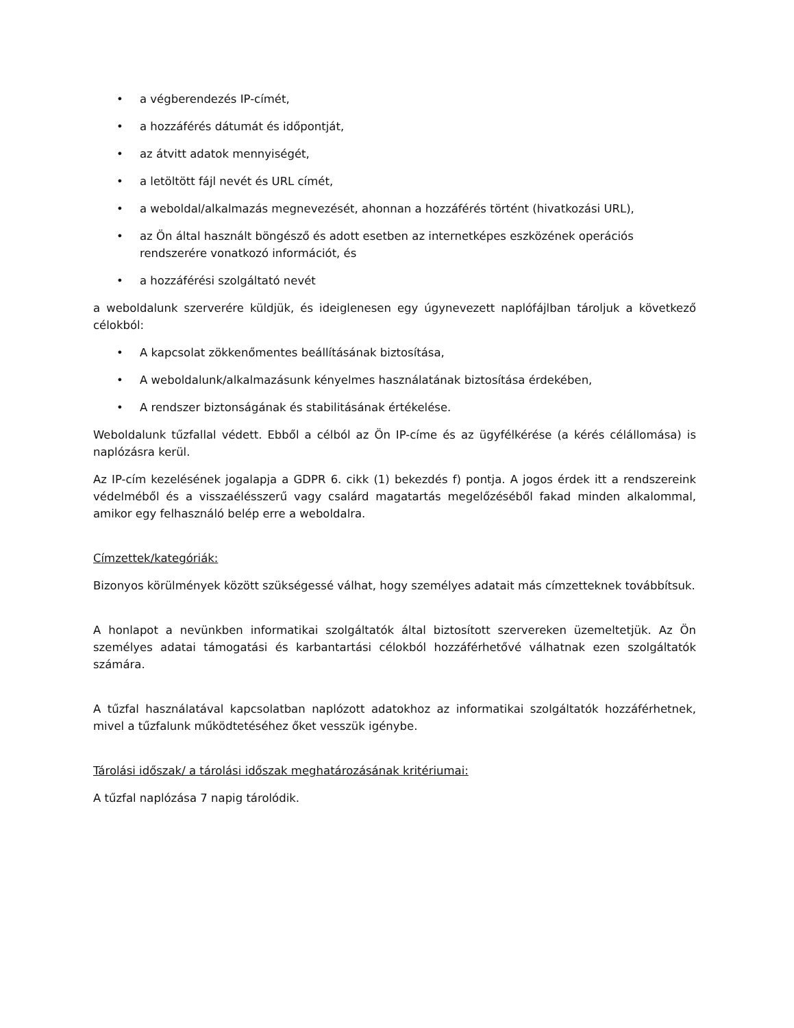• a végberendezés IP-címét,
• a hozzáférés dátumát és időpontját,
• az átvitt adatok mennyiségét,
• a letöltött fájl nevét és URL címét,
• a weboldal/alkalmazás megnevezését, ahonnan a hozzáférés történt (hivatkozási URL),
• az Ön által használt böngésző és adott esetben az internetképes eszközének operációs rendszerére vonatkozó információt, és
• a hozzáférési szolgáltató nevét
a weboldalunk szerverére küldjük, és ideiglenesen egy úgynevezett naplófájlban tároljuk a következő célokból:
• A kapcsolat zökkenőmentes beállításának biztosítása,
• A weboldalunk/alkalmazásunk kényelmes használatának biztosítása érdekében,
• A rendszer biztonságának és stabilitásának értékelése.
Weboldalunk tűzfallal védett. Ebből a célból az Ön IP-címe és az ügyfélkérése (a kérés célállomása) is naplózásra kerül.
Az IP-cím kezelésének jogalapja a GDPR 6. cikk (1) bekezdés f) pontja. A jogos érdek itt a rendszereink védelméből és a visszaélésszerű vagy csalárd magatartás megelőzéséből fakad minden alkalommal, amikor egy felhasználó belép erre a weboldalra.
Címzettek/kategóriák:
Bizonyos körülmények között szükségessé válhat, hogy személyes adatait más címzetteknek továbbítsuk.
A honlapot a nevünkben informatikai szolgáltatók által biztosított szervereken üzemeltetjük. Az Ön személyes adatai támogatási és karbantartási célokból hozzáférhetővé válhatnak ezen szolgáltatók számára.
A tűzfal használatával kapcsolatban naplózott adatokhoz az informatikai szolgáltatók hozzáférhetnek, mivel a tűzfalunk működtetéséhez őket vesszük igénybe.
Tárolási időszak/ a tárolási időszak meghatározásának kritériumai:
A tűzfal naplózása 7 napig tárolódik.